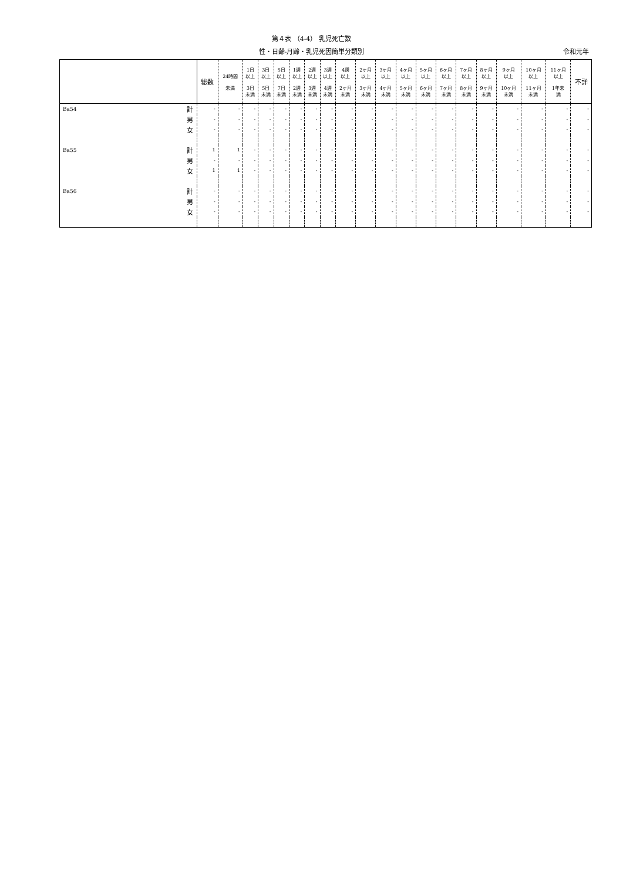第４表 （4-4） 乳児死亡数
性・日齢-月齢・乳児死因簡単分類別
令和元年
| | | 総数 | 24時間 未満 | 1日 以上 3日 未満 | 3日 以上 5日 未満 | 5日 以上 7日 未満 | 1週 以上 2週 未満 | 2週 以上 3週 未満 | 3週 以上 4週 未満 | 4週 以上 2ヶ月 未満 | 2ヶ月 以上 3ヶ月 未満 | 3ヶ月 以上 4ヶ月 未満 | 4ヶ月 以上 5ヶ月 未満 | 5ヶ月 以上 6ヶ月 未満 | 6ヶ月 以上 7ヶ月 未満 | 7ヶ月 以上 8ヶ月 未満 | 8ヶ月 以上 9ヶ月 未満 | 9ヶ月 以上 10ヶ月 未満 | 10ヶ月 以上 11ヶ月 未満 | 11ヶ月 以上 1年未 満 | 不詳 |
| --- | --- | --- | --- | --- | --- | --- | --- | --- | --- | --- | --- | --- | --- | --- | --- | --- | --- | --- | --- | --- | --- |
| Ba54 | 計 | - | - | - | - | - | - | - | - | - | - | - | - | - | - | - | - | - | - | - | - |
| | 男 | - | - | - | - | - | - | - | - | - | - | - | - | - | - | - | - | - | - | - | - |
| | 女 | - | - | - | - | - | - | - | - | - | - | - | - | - | - | - | - | - | - | - | - |
| Ba55 | 計 | 1 | 1 | - | - | - | - | - | - | - | - | - | - | - | - | - | - | - | - | - | - |
| | 男 | - | - | - | - | - | - | - | - | - | - | - | - | - | - | - | - | - | - | - | - |
| | 女 | 1 | 1 | - | - | - | - | - | - | - | - | - | - | - | - | - | - | - | - | - | - |
| Ba56 | 計 | - | - | - | - | - | - | - | - | - | - | - | - | - | - | - | - | - | - | - | - |
| | 男 | - | - | - | - | - | - | - | - | - | - | - | - | - | - | - | - | - | - | - | - |
| | 女 | - | - | - | - | - | - | - | - | - | - | - | - | - | - | - | - | - | - | - | - |